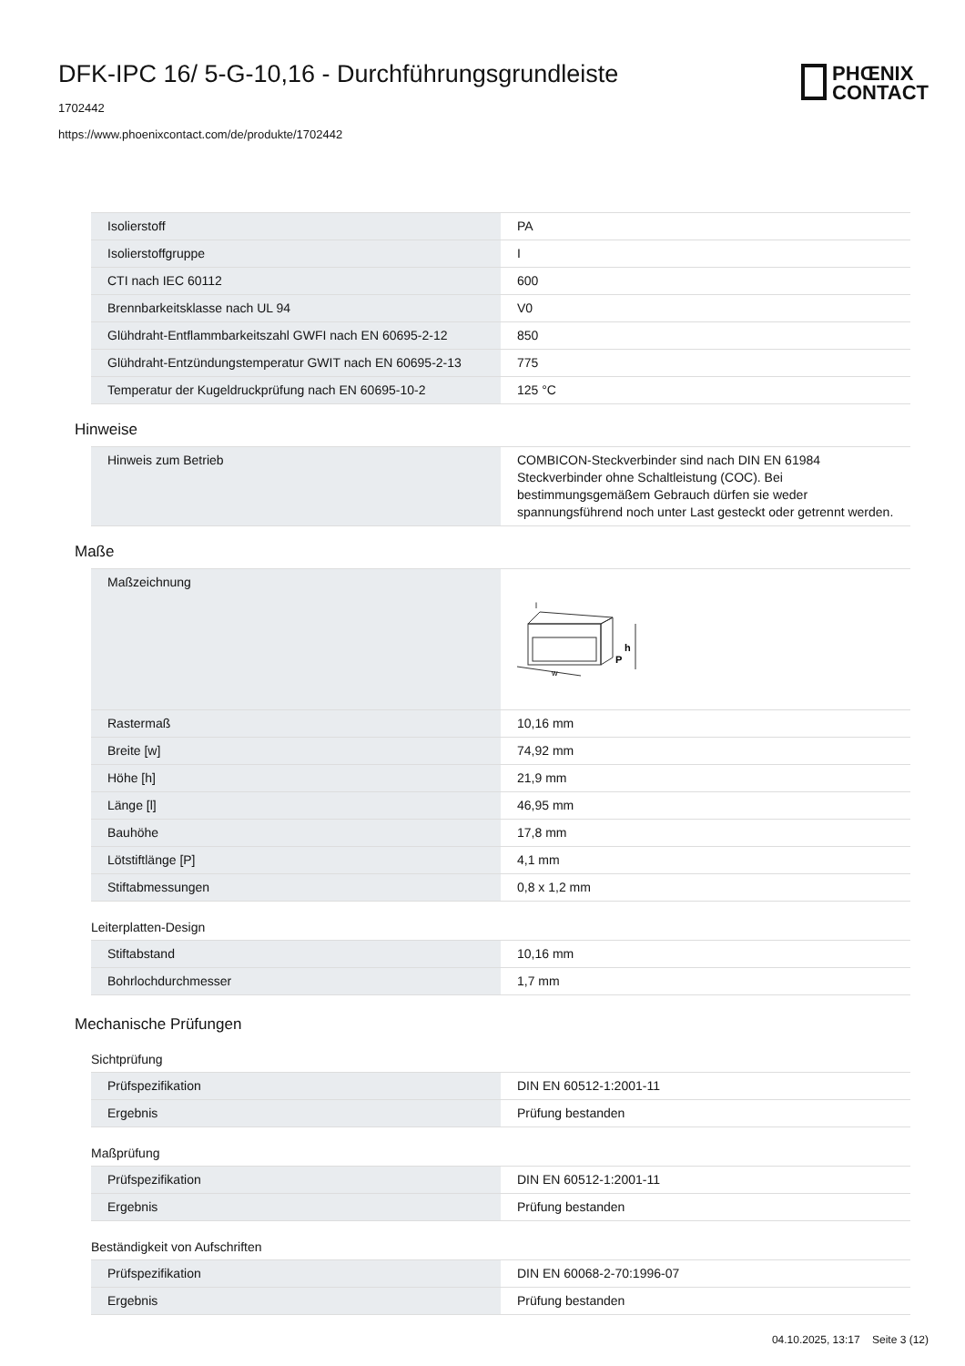PHŒNIX
CONTACT
DFK-IPC 16/ 5-G-10,16 - Durchführungsgrundleiste
1702442
https://www.phoenixcontact.com/de/produkte/1702442
| Isolierstoff | PA |
| Isolierstoffgruppe | I |
| CTI nach IEC 60112 | 600 |
| Brennbarkeitsklasse nach UL 94 | V0 |
| Glühdraht-Entflammbarkeitszahl GWFI nach EN 60695-2-12 | 850 |
| Glühdraht-Entzündungstemperatur GWIT nach EN 60695-2-13 | 775 |
| Temperatur der Kugeldruckprüfung nach EN 60695-10-2 | 125 °C |
Hinweise
| Hinweis zum Betrieb | COMBICON-Steckverbinder sind nach DIN EN 61984 Steckverbinder ohne Schaltleistung (COC). Bei bestimmungsgemäßem Gebrauch dürfen sie weder spannungsführend noch unter Last gesteckt oder getrennt werden. |
Maße
| Maßzeichnung | h P w l |
| Rastermaß | 10,16 mm |
| Breite [w] | 74,92 mm |
| Höhe [h] | 21,9 mm |
| Länge [l] | 46,95 mm |
| Bauhöhe | 17,8 mm |
| Lötstiftlänge [P] | 4,1 mm |
| Stiftabmessungen | 0,8 x 1,2 mm |
Leiterplatten-Design
| Stiftabstand | 10,16 mm |
| Bohrlochdurchmesser | 1,7 mm |
Mechanische Prüfungen
Sichtprüfung
| Prüfspezifikation | DIN EN 60512-1:2001-11 |
| Ergebnis | Prüfung bestanden |
Maßprüfung
| Prüfspezifikation | DIN EN 60512-1:2001-11 |
| Ergebnis | Prüfung bestanden |
Beständigkeit von Aufschriften
| Prüfspezifikation | DIN EN 60068-2-70:1996-07 |
| Ergebnis | Prüfung bestanden |
04.10.2025, 13:17 Seite 3 (12)